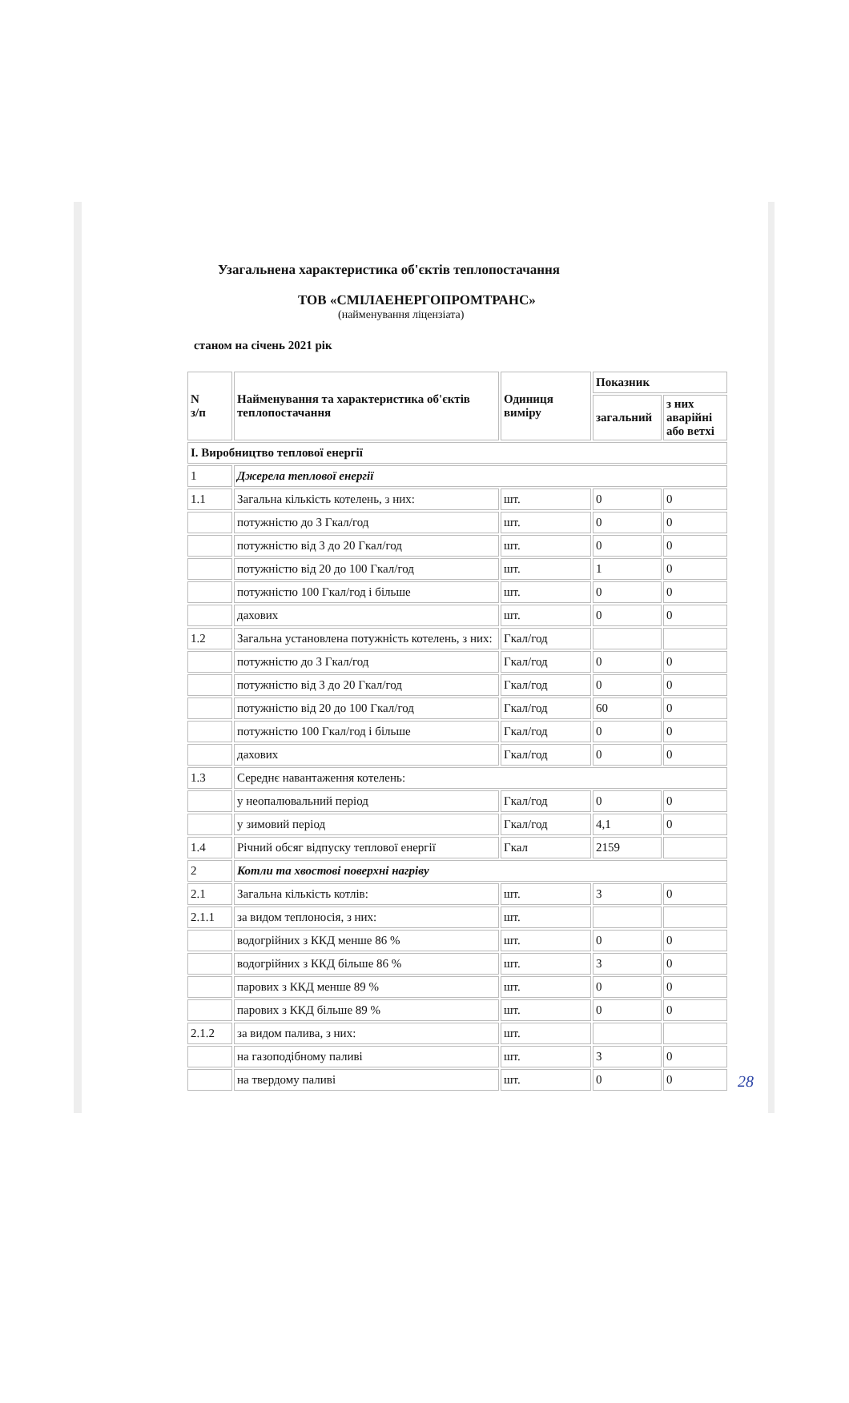Узагальнена характеристика об'єктів теплопостачання
ТОВ «СМІЛАЕНЕРГОПРОМТРАНС»
(найменування ліцензіата)
станом на січень 2021 рік
| N з/п | Найменування та характеристика об'єктів теплопостачання | Одиниця виміру | Показник | |
| --- | --- | --- | --- | --- |
| | | | загальний | з них аварійні або ветхі |
| I. Виробництво теплової енергії | | | | |
| 1 | Джерела теплової енергії | | | |
| 1.1 | Загальна кількість котелень, з них: | шт. | 0 | 0 |
| | потужністю до 3 Гкал/год | шт. | 0 | 0 |
| | потужністю від 3 до 20 Гкал/год | шт. | 0 | 0 |
| | потужністю від 20 до 100 Гкал/год | шт. | 1 | 0 |
| | потужністю 100 Гкал/год і більше | шт. | 0 | 0 |
| | дахових | шт. | 0 | 0 |
| 1.2 | Загальна установлена потужність котелень, з них: | Гкал/год | | |
| | потужністю до 3 Гкал/год | Гкал/год | 0 | 0 |
| | потужністю від 3 до 20 Гкал/год | Гкал/год | 0 | 0 |
| | потужністю від 20 до 100 Гкал/год | Гкал/год | 60 | 0 |
| | потужністю 100 Гкал/год і більше | Гкал/год | 0 | 0 |
| | дахових | Гкал/год | 0 | 0 |
| 1.3 | Середнє навантаження котелень: | | | |
| | у неопалювальний період | Гкал/год | 0 | 0 |
| | у зимовий період | Гкал/год | 4,1 | 0 |
| 1.4 | Річний обсяг відпуску теплової енергії | Гкал | 2159 | |
| 2 | Котли та хвостові поверхні нагріву | | | |
| 2.1 | Загальна кількість котлів: | шт. | 3 | 0 |
| 2.1.1 | за видом теплоносія, з них: | шт. | | |
| | водогрійних з ККД менше 86 % | шт. | 0 | 0 |
| | водогрійних з ККД більше 86 % | шт. | 3 | 0 |
| | парових з ККД менше 89 % | шт. | 0 | 0 |
| | парових з ККД більше 89 % | шт. | 0 | 0 |
| 2.1.2 | за видом палива, з них: | шт. | | |
| | на газоподібному паливі | шт. | 3 | 0 |
| | на твердому паливі | шт. | 0 | 0 |
28